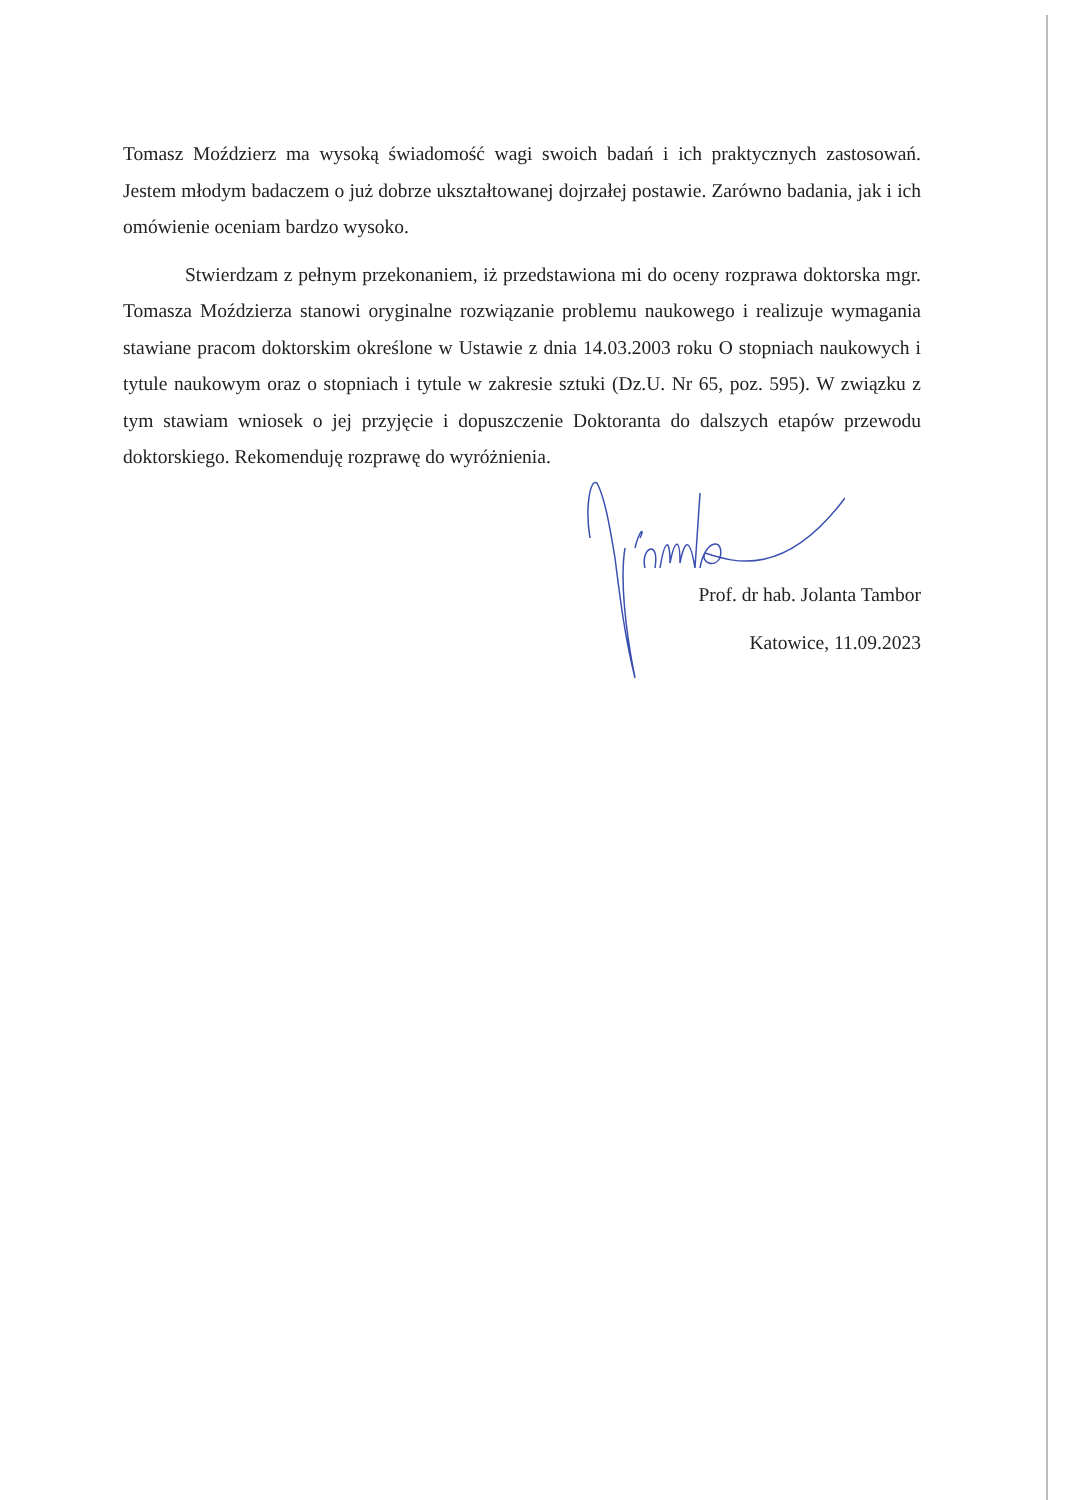Tomasz Moździerz ma wysoką świadomość wagi swoich badań i ich praktycznych zastosowań. Jestem młodym badaczem o już dobrze ukształtowanej dojrzałej postawie. Zarówno badania, jak i ich omówienie oceniam bardzo wysoko.
Stwierdzam z pełnym przekonaniem, iż przedstawiona mi do oceny rozprawa doktorska mgr. Tomasza Moździerza stanowi oryginalne rozwiązanie problemu naukowego i realizuje wymagania stawiane pracom doktorskim określone w Ustawie z dnia 14.03.2003 roku O stopniach naukowych i tytule naukowym oraz o stopniach i tytule w zakresie sztuki (Dz.U. Nr 65, poz. 595). W związku z tym stawiam wniosek o jej przyjęcie i dopuszczenie Doktoranta do dalszych etapów przewodu doktorskiego. Rekomenduję rozprawę do wyróżnienia.
Prof. dr hab. Jolanta Tambor
Katowice, 11.09.2023